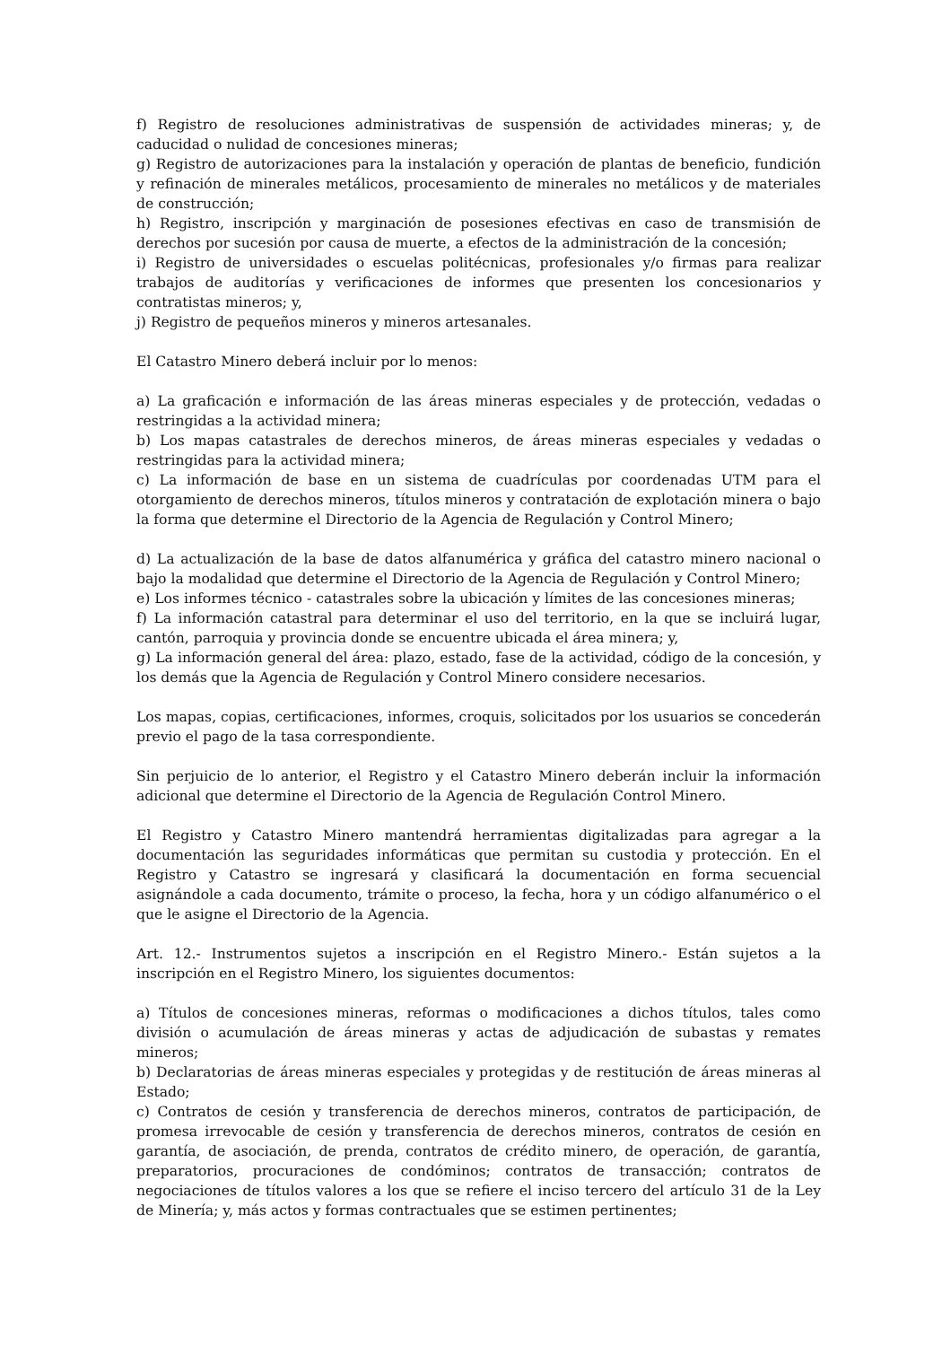f) Registro de resoluciones administrativas de suspensión de actividades mineras; y, de caducidad o nulidad de concesiones mineras;
g) Registro de autorizaciones para la instalación y operación de plantas de beneficio, fundición y refinación de minerales metálicos, procesamiento de minerales no metálicos y de materiales de construcción;
h) Registro, inscripción y marginación de posesiones efectivas en caso de transmisión de derechos por sucesión por causa de muerte, a efectos de la administración de la concesión;
i) Registro de universidades o escuelas politécnicas, profesionales y/o firmas para realizar trabajos de auditorías y verificaciones de informes que presenten los concesionarios y contratistas mineros; y,
j) Registro de pequeños mineros y mineros artesanales.
El Catastro Minero deberá incluir por lo menos:
a) La graficación e información de las áreas mineras especiales y de protección, vedadas o restringidas a la actividad minera;
b) Los mapas catastrales de derechos mineros, de áreas mineras especiales y vedadas o restringidas para la actividad minera;
c) La información de base en un sistema de cuadrículas por coordenadas UTM para el otorgamiento de derechos mineros, títulos mineros y contratación de explotación minera o bajo la forma que determine el Directorio de la Agencia de Regulación y Control Minero;
d) La actualización de la base de datos alfanumérica y gráfica del catastro minero nacional o bajo la modalidad que determine el Directorio de la Agencia de Regulación y Control Minero;
e) Los informes técnico - catastrales sobre la ubicación y límites de las concesiones mineras;
f) La información catastral para determinar el uso del territorio, en la que se incluirá lugar, cantón, parroquia y provincia donde se encuentre ubicada el área minera; y,
g) La información general del área: plazo, estado, fase de la actividad, código de la concesión, y los demás que la Agencia de Regulación y Control Minero considere necesarios.
Los mapas, copias, certificaciones, informes, croquis, solicitados por los usuarios se concederán previo el pago de la tasa correspondiente.
Sin perjuicio de lo anterior, el Registro y el Catastro Minero deberán incluir la información adicional que determine el Directorio de la Agencia de Regulación Control Minero.
El Registro y Catastro Minero mantendrá herramientas digitalizadas para agregar a la documentación las seguridades informáticas que permitan su custodia y protección. En el Registro y Catastro se ingresará y clasificará la documentación en forma secuencial asignándole a cada documento, trámite o proceso, la fecha, hora y un código alfanumérico o el que le asigne el Directorio de la Agencia.
Art. 12.- Instrumentos sujetos a inscripción en el Registro Minero.- Están sujetos a la inscripción en el Registro Minero, los siguientes documentos:
a) Títulos de concesiones mineras, reformas o modificaciones a dichos títulos, tales como división o acumulación de áreas mineras y actas de adjudicación de subastas y remates mineros;
b) Declaratorias de áreas mineras especiales y protegidas y de restitución de áreas mineras al Estado;
c) Contratos de cesión y transferencia de derechos mineros, contratos de participación, de promesa irrevocable de cesión y transferencia de derechos mineros, contratos de cesión en garantía, de asociación, de prenda, contratos de crédito minero, de operación, de garantía, preparatorios, procuraciones de condóminos; contratos de transacción; contratos de negociaciones de títulos valores a los que se refiere el inciso tercero del artículo 31 de la Ley de Minería; y, más actos y formas contractuales que se estimen pertinentes;